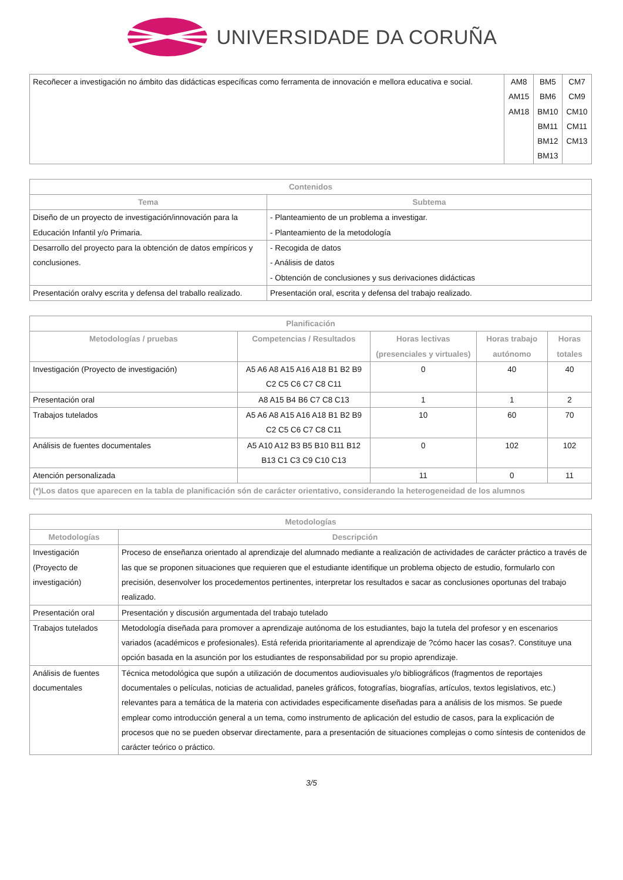UNIVERSIDADE DA CORUÑA
| Recoñecer a investigación no ámbito das didácticas específicas como ferramenta de innovación e mellora educativa e social. | AM8 AM15 AM18 | BM5 BM6 BM10 BM11 BM12 BM13 | CM7 CM9 CM10 CM11 CM13 |
| Contenidos | |
| --- | --- |
| Tema | Subtema |
| Diseño de un proyecto de investigación/innovación para la Educación Infantil y/o Primaria. | - Planteamiento de un problema a investigar. - Planteamiento de la metodología |
| Desarrollo del proyecto para la obtención de datos empíricos y conclusiones. | - Recogida de datos - Análisis de datos - Obtención de conclusiones y sus derivaciones didácticas |
| Presentación oralvy escrita y defensa del traballo realizado. | Presentación oral, escrita y defensa del trabajo realizado. |
| Planificación | | | | |
| --- | --- | --- | --- | --- |
| Metodologías / pruebas | Competencias / Resultados | Horas lectivas (presenciales y virtuales) | Horas trabajo autónomo | Horas totales |
| Investigación (Proyecto de investigación) | A5 A6 A8 A15 A16 A18 B1 B2 B9 C2 C5 C6 C7 C8 C11 | 0 | 40 | 40 |
| Presentación oral | A8 A15 B4 B6 C7 C8 C13 | 1 | 1 | 2 |
| Trabajos tutelados | A5 A6 A8 A15 A16 A18 B1 B2 B9 C2 C5 C6 C7 C8 C11 | 10 | 60 | 70 |
| Análisis de fuentes documentales | A5 A10 A12 B3 B5 B10 B11 B12 B13 C1 C3 C9 C10 C13 | 0 | 102 | 102 |
| Atención personalizada | | 11 | 0 | 11 |
| (*)Los datos que aparecen en la tabla de planificación són de carácter orientativo, considerando la heterogeneidad de los alumnos | | | | |
| Metodologías | |
| --- | --- |
| Metodologías | Descripción |
| Investigación (Proyecto de investigación) | Proceso de enseñanza orientado al aprendizaje del alumnado mediante a realización de actividades de carácter práctico a través de las que se proponen situaciones que requieren que el estudiante identifique un problema objecto de estudio, formularlo con precisión, desenvolver los procedementos pertinentes, interpretar los resultados e sacar as conclusiones oportunas del trabajo realizado. |
| Presentación oral | Presentación y discusión argumentada del trabajo tutelado |
| Trabajos tutelados | Metodología diseñada para promover a aprendizaje autónoma de los estudiantes, bajo la tutela del profesor y en escenarios variados (académicos e profesionales). Está referida prioritariamente al aprendizaje de ?cómo hacer las cosas?. Constituye una opción basada en la asunción por los estudiantes de responsabilidad por su propio aprendizaje. |
| Análisis de fuentes documentales | Técnica metodológica que supón a utilización de documentos audiovisuales y/o bibliográficos (fragmentos de reportajes documentales o películas, noticias de actualidad, paneles gráficos, fotografías, biografías, artículos, textos legislativos, etc.) relevantes para a temática de la materia con actividades especificamente diseñadas para a análisis de los mismos. Se puede emplear como introducción general a un tema, como instrumento de aplicación del estudio de casos, para la explicación de procesos que no se pueden observar directamente, para a presentación de situaciones complejas o como síntesis de contenidos de carácter teórico o práctico. |
3/5